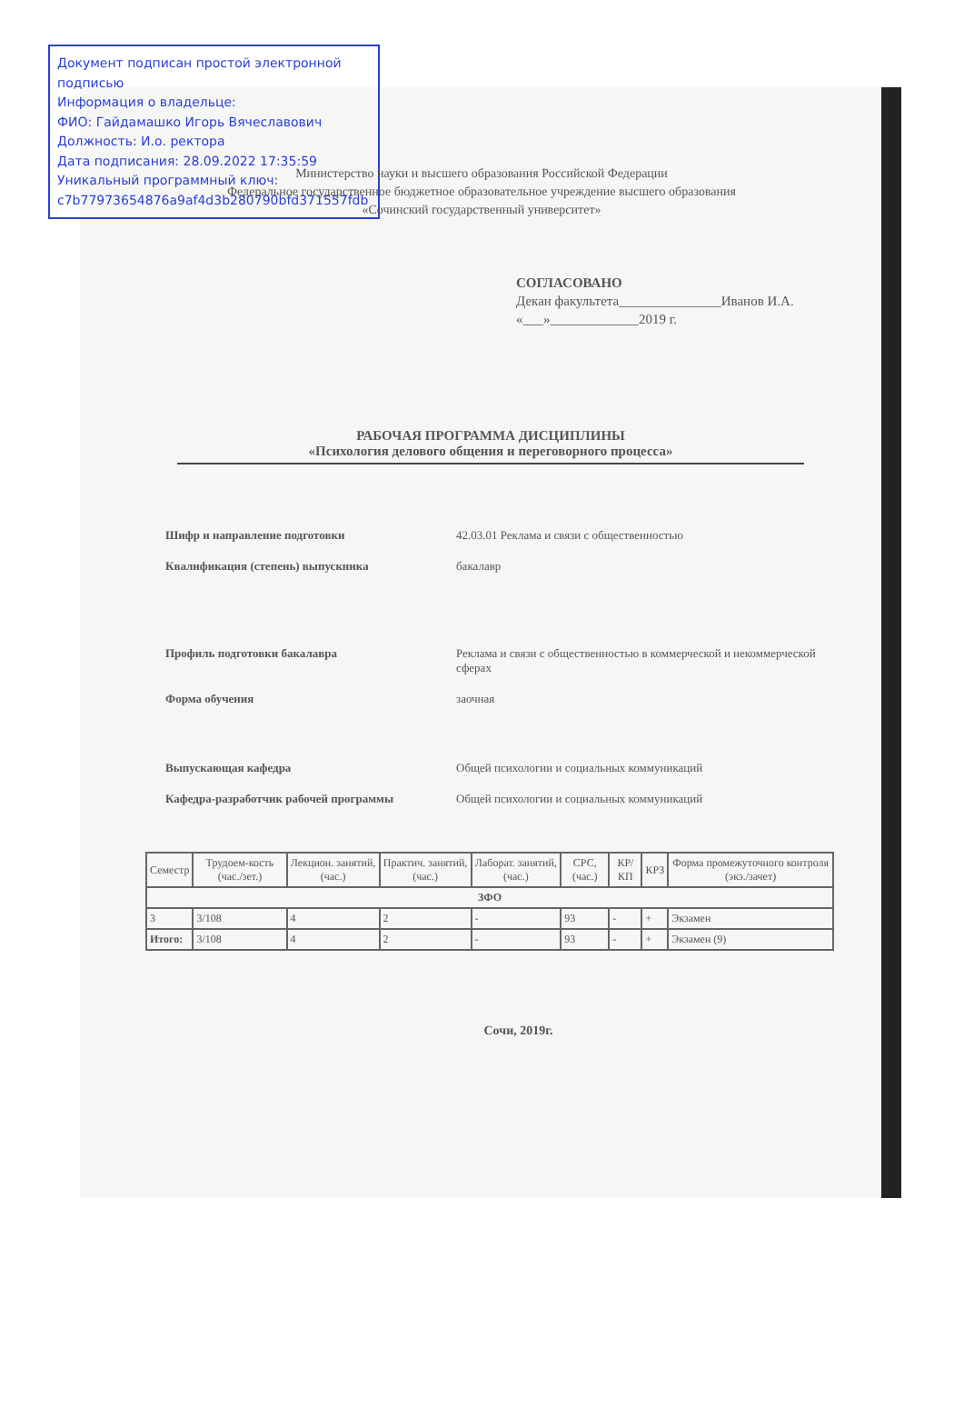Документ подписан простой электронной подписью
Информация о владельце:
ФИО: Гайдамашко Игорь Вячеславович
Должность: И.о. ректора
Дата подписания: 28.09.2022 17:35:59
Уникальный программный ключ:
c7b77973654876a9af4d3b280790bfd371557fdb
Министерство науки и высшего образования Российской Федерации
Федеральное государственное бюджетное образовательное учреждение высшего образования
«Сочинский государственный университет»
СОГЛАСОВАНО
Декан факультета_______________Иванов И.А.
«___»_____________2019 г.
РАБОЧАЯ ПРОГРАММА ДИСЦИПЛИНЫ
«Психология делового общения и переговорного процесса»
| Шифр и направление подготовки | 42.03.01 Реклама и связи с общественностью |
| Квалификация (степень) выпускника | бакалавр |
| Профиль подготовки бакалавра | Реклама и связи с общественностью в коммерческой и некоммерческой сферах |
| Форма обучения | заочная |
| Выпускающая кафедра | Общей психологии и социальных коммуникаций |
| Кафедра-разработчик рабочей программы | Общей психологии и социальных коммуникаций |
| Семестр | Трудоем-кость (час./зет.) | Лекцион. занятий, (час.) | Практич. занятий, (час.) | Лаборат. занятий, (час.) | СРС, (час.) | КР/КП | КРЗ | Форма промежуточного контроля (экз./зачет) |
| --- | --- | --- | --- | --- | --- | --- | --- | --- |
| ЗФО | | | | | | | | |
| 3 | 3/108 | 4 | 2 | - | 93 | - | + | Экзамен |
| Итого: | 3/108 | 4 | 2 | - | 93 | - | + | Экзамен (9) |
Сочи, 2019г.